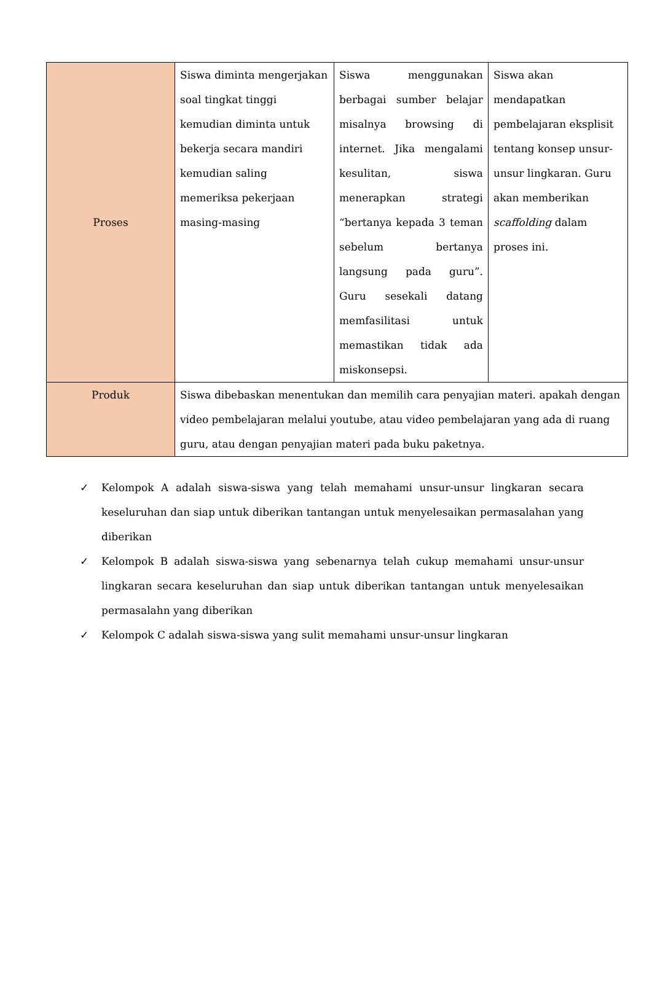| Proses | Siswa diminta mengerjakan soal tingkat tinggi kemudian diminta untuk bekerja secara mandiri kemudian saling memeriksa pekerjaan masing-masing | Siswa menggunakan berbagai sumber belajar misalnya browsing di internet. Jika mengalami kesulitan, siswa menerapkan strategi “bertanya kepada 3 teman sebelum bertanya langsung pada guru”. Guru sesekali datang memfasilitasi untuk memastikan tidak ada miskonsepsi. | Siswa akan mendapatkan pembelajaran eksplisit tentang konsep unsur-unsur lingkaran. Guru akan memberikan scaffolding dalam proses ini. |
| Produk | Siswa dibebaskan menentukan dan memilih cara penyajian materi. apakah dengan video pembelajaran melalui youtube, atau video pembelajaran yang ada di ruang guru, atau dengan penyajian materi pada buku paketnya. | | |
✓ Kelompok A adalah siswa-siswa yang telah memahami unsur-unsur lingkaran secara keseluruhan dan siap untuk diberikan tantangan untuk menyelesaikan permasalahan yang diberikan
✓ Kelompok B adalah siswa-siswa yang sebenarnya telah cukup memahami unsur-unsur lingkaran secara keseluruhan dan siap untuk diberikan tantangan untuk menyelesaikan permasalahn yang diberikan
✓ Kelompok C adalah siswa-siswa yang sulit memahami unsur-unsur lingkaran